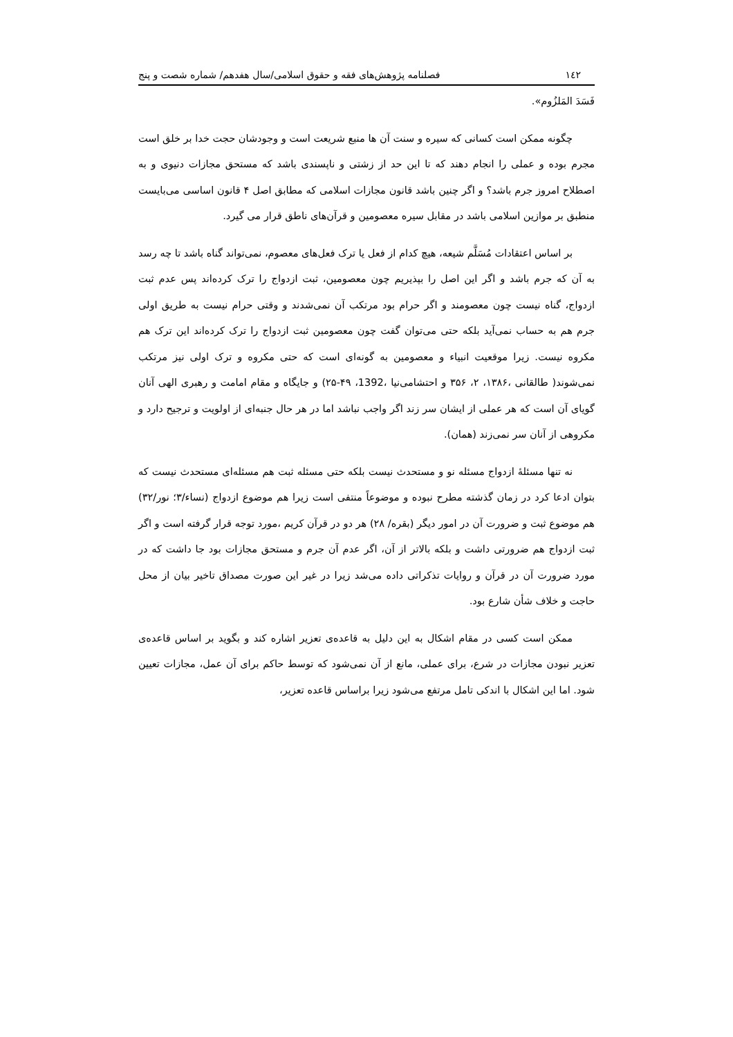١٤٢ فصلنامه پژوهش‌های فقه و حقوق اسلامی/سال هفدهم/ شماره شصت و پنج
فَسَدَ المَلزُوم».
چگونه ممکن است کسانی که سیره و سنت آن ها منبع شریعت است و وجودشان حجت خدا بر خلق است مجرم بوده و عملی را انجام دهند که تا این حد از زشتی و ناپسندی باشد که مستحق مجازات دنیوی و به اصطلاح امروز جرم باشد؟ و اگر چنین باشد قانون مجازات اسلامی که مطابق اصل ۴ قانون اساسی می‌بایست منطبق بر موازین اسلامی باشد در مقابل سیره معصومین و قرآن‌های ناطق قرار می گیرد.
بر اساس اعتقادات مُسَلَّم شیعه، هیچ کدام از فعل یا ترک فعل‌های معصوم، نمی‌تواند گناه باشد تا چه رسد به آن که جرم باشد و اگر این اصل را بپذیریم چون معصومین، ثبت ازدواج را ترک کرده‌اند پس عدم ثبت ازدواج، گناه نیست چون معصومند و اگر حرام بود مرتکب آن نمی‌شدند و وقتی حرام نیست به طریق اولی جرم هم به حساب نمی‌آید بلکه حتی می‌توان گفت چون معصومین ثبت ازدواج را ترک کرده‌اند این ترک هم مکروه نیست. زیرا موقعیت انبیاء و معصومین به گونه‌ای است که حتی مکروه و ترک اولی نیز مرتکب نمی‌شوند( طالقانی ،۱۳۸۶، ۲، ۳۵۶ و احتشامی‌نیا ،1392، ۴۹-۲۵) و جایگاه و مقام امامت و رهبری الهی آنان گویای آن است که هر عملی از ایشان سر زند اگر واجب نباشد اما در هر حال جنبه‌ای از اولویت و ترجیح دارد و مکروهی از آنان سر نمی‌زند (همان).
نه تنها مسئلهٔ ازدواج مسئله نو و مستحدث نیست بلکه حتی مسئله ثبت هم مسئله‌ای مستحدث نیست که بتوان ادعا کرد در زمان گذشته مطرح نبوده و موضوعاً منتفی است زیرا هم موضوع ازدواج (نساء/۳؛ نور/۳۲) هم موضوع ثبت و ضرورت آن در امور دیگر (بقره/ ۲۸) هر دو در قرآن کریم ،مورد توجه قرار گرفته است و اگر ثبت ازدواج هم ضرورتی داشت و بلکه بالاتر از آن، اگر عدم آن جرم و مستحق مجازات بود جا داشت که در مورد ضرورت آن در قرآن و روایات تذکراتی داده می‌شد زیرا در غیر این صورت مصداق تاخیر بیان از محل حاجت و خلاف شأن شارع بود.
ممکن است کسی در مقام اشکال به این دلیل به قاعده‌ی تعزیر اشاره کند و بگوید بر اساس قاعده‌ی تعزیر نبودن مجازات در شرع، برای عملی، مانع از آن نمی‌شود که توسط حاکم برای آن عمل، مجازات تعیین شود. اما این اشکال با اندکی تامل مرتفع می‌شود زیرا براساس قاعده تعزیر،